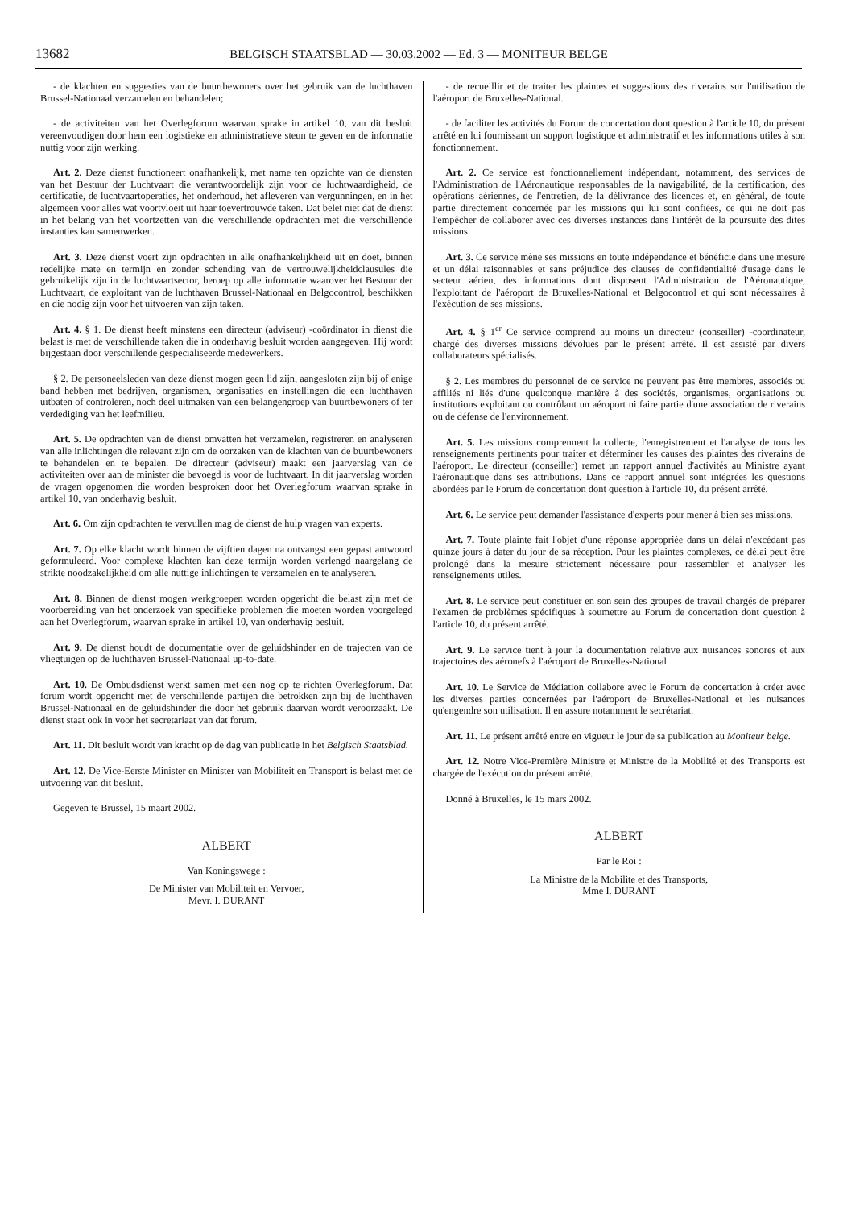13682 BELGISCH STAATSBLAD — 30.03.2002 — Ed. 3 — MONITEUR BELGE
- de klachten en suggesties van de buurtbewoners over het gebruik van de luchthaven Brussel-Nationaal verzamelen en behandelen;
- de activiteiten van het Overlegforum waarvan sprake in artikel 10, van dit besluit vereenvoudigen door hem een logistieke en administratieve steun te geven en de informatie nuttig voor zijn werking.
Art. 2. Deze dienst functioneert onafhankelijk, met name ten opzichte van de diensten van het Bestuur der Luchtvaart die verantwoordelijk zijn voor de luchtwaardigheid, de certificatie, de luchtvaartoperaties, het onderhoud, het afleveren van vergunningen, en in het algemeen voor alles wat voortvloeit uit haar toevertrouwde taken. Dat belet niet dat de dienst in het belang van het voortzetten van die verschillende opdrachten met die verschillende instanties kan samenwerken.
Art. 3. Deze dienst voert zijn opdrachten in alle onafhankelijkheid uit en doet, binnen redelijke mate en termijn en zonder schending van de vertrouwelijkheidclausules die gebruikelijk zijn in de luchtvaartsector, beroep op alle informatie waarover het Bestuur der Luchtvaart, de exploitant van de luchthaven Brussel-Nationaal en Belgocontrol, beschikken en die nodig zijn voor het uitvoeren van zijn taken.
Art. 4. § 1. De dienst heeft minstens een directeur (adviseur) -coördinator in dienst die belast is met de verschillende taken die in onderhavig besluit worden aangegeven. Hij wordt bijgestaan door verschillende gespecialiseerde medewerkers.
§ 2. De personeelsleden van deze dienst mogen geen lid zijn, aangesloten zijn bij of enige band hebben met bedrijven, organismen, organisaties en instellingen die een luchthaven uitbaten of controleren, noch deel uitmaken van een belangengroep van buurtbewoners of ter verdediging van het leefmilieu.
Art. 5. De opdrachten van de dienst omvatten het verzamelen, registreren en analyseren van alle inlichtingen die relevant zijn om de oorzaken van de klachten van de buurtbewoners te behandelen en te bepalen. De directeur (adviseur) maakt een jaarverslag van de activiteiten over aan de minister die bevoegd is voor de luchtvaart. In dit jaarverslag worden de vragen opgenomen die worden besproken door het Overlegforum waarvan sprake in artikel 10, van onderhavig besluit.
Art. 6. Om zijn opdrachten te vervullen mag de dienst de hulp vragen van experts.
Art. 7. Op elke klacht wordt binnen de vijftien dagen na ontvangst een gepast antwoord geformuleerd. Voor complexe klachten kan deze termijn worden verlengd naargelang de strikte noodzakelijkheid om alle nuttige inlichtingen te verzamelen en te analyseren.
Art. 8. Binnen de dienst mogen werkgroepen worden opgericht die belast zijn met de voorbereiding van het onderzoek van specifieke problemen die moeten worden voorgelegd aan het Overlegforum, waarvan sprake in artikel 10, van onderhavig besluit.
Art. 9. De dienst houdt de documentatie over de geluidshinder en de trajecten van de vliegtuigen op de luchthaven Brussel-Nationaal up-to-date.
Art. 10. De Ombudsdienst werkt samen met een nog op te richten Overlegforum. Dat forum wordt opgericht met de verschillende partijen die betrokken zijn bij de luchthaven Brussel-Nationaal en de geluidshinder die door het gebruik daarvan wordt veroorzaakt. De dienst staat ook in voor het secretariaat van dat forum.
Art. 11. Dit besluit wordt van kracht op de dag van publicatie in het Belgisch Staatsblad.
Art. 12. De Vice-Eerste Minister en Minister van Mobiliteit en Transport is belast met de uitvoering van dit besluit.
Gegeven te Brussel, 15 maart 2002.
ALBERT
Van Koningswege :
De Minister van Mobiliteit en Vervoer,
Mevr. I. DURANT
- de recueillir et de traiter les plaintes et suggestions des riverains sur l'utilisation de l'aéroport de Bruxelles-National.
- de faciliter les activités du Forum de concertation dont question à l'article 10, du présent arrêté en lui fournissant un support logistique et administratif et les informations utiles à son fonctionnement.
Art. 2. Ce service est fonctionnellement indépendant, notamment, des services de l'Administration de l'Aéronautique responsables de la navigabilité, de la certification, des opérations aériennes, de l'entretien, de la délivrance des licences et, en général, de toute partie directement concernée par les missions qui lui sont confiées, ce qui ne doit pas l'empêcher de collaborer avec ces diverses instances dans l'intérêt de la poursuite des dites missions.
Art. 3. Ce service mène ses missions en toute indépendance et bénéficie dans une mesure et un délai raisonnables et sans préjudice des clauses de confidentialité d'usage dans le secteur aérien, des informations dont disposent l'Administration de l'Aéronautique, l'exploitant de l'aéroport de Bruxelles-National et Belgocontrol et qui sont nécessaires à l'exécution de ses missions.
Art. 4. § 1<sup>er</sup> Ce service comprend au moins un directeur (conseiller) -coordinateur, chargé des diverses missions dévolues par le présent arrêté. Il est assisté par divers collaborateurs spécialisés.
§ 2. Les membres du personnel de ce service ne peuvent pas être membres, associés ou affiliés ni liés d'une quelconque manière à des sociétés, organismes, organisations ou institutions exploitant ou contrôlant un aéroport ni faire partie d'une association de riverains ou de défense de l'environnement.
Art. 5. Les missions comprennent la collecte, l'enregistrement et l'analyse de tous les renseignements pertinents pour traiter et déterminer les causes des plaintes des riverains de l'aéroport. Le directeur (conseiller) remet un rapport annuel d'activités au Ministre ayant l'aéronautique dans ses attributions. Dans ce rapport annuel sont intégrées les questions abordées par le Forum de concertation dont question à l'article 10, du présent arrêté.
Art. 6. Le service peut demander l'assistance d'experts pour mener à bien ses missions.
Art. 7. Toute plainte fait l'objet d'une réponse appropriée dans un délai n'excédant pas quinze jours à dater du jour de sa réception. Pour les plaintes complexes, ce délai peut être prolongé dans la mesure strictement nécessaire pour rassembler et analyser les renseignements utiles.
Art. 8. Le service peut constituer en son sein des groupes de travail chargés de préparer l'examen de problèmes spécifiques à soumettre au Forum de concertation dont question à l'article 10, du présent arrêté.
Art. 9. Le service tient à jour la documentation relative aux nuisances sonores et aux trajectoires des aéronefs à l'aéroport de Bruxelles-National.
Art. 10. Le Service de Médiation collabore avec le Forum de concertation à créer avec les diverses parties concernées par l'aéroport de Bruxelles-National et les nuisances qu'engendre son utilisation. Il en assure notamment le secrétariat.
Art. 11. Le présent arrêté entre en vigueur le jour de sa publication au Moniteur belge.
Art. 12. Notre Vice-Première Ministre et Ministre de la Mobilité et des Transports est chargée de l'exécution du présent arrêté.
Donné à Bruxelles, le 15 mars 2002.
ALBERT
Par le Roi :
La Ministre de la Mobilite et des Transports,
Mme I. DURANT